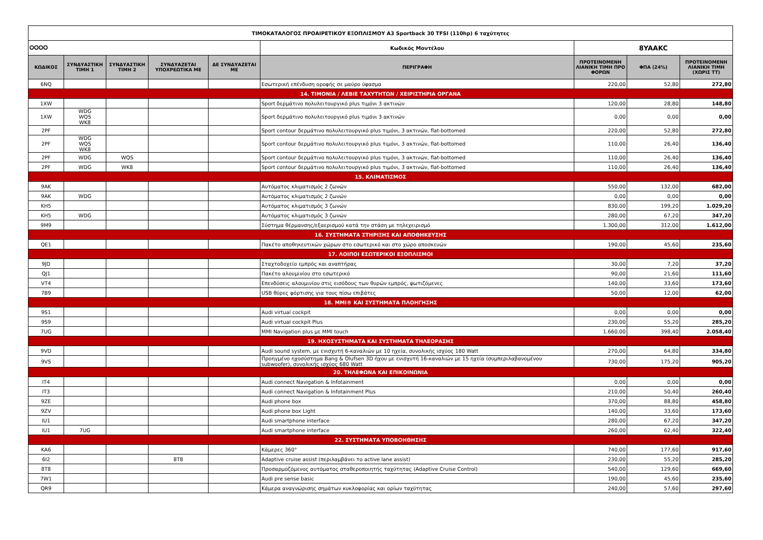| ΤΙΜΟΚΑΤΑΛΟΓΟΣ ΠΡΟΑΙΡΕΤΙΚΟΥ ΕΞΟΠΛΙΣΜΟΥ A3 Sportback 30 TFSI (110hp) 6 ταχύτητες | | | | | | | | |
| ⭘⭘⭘⭘ | | | | | Κωδικός Μοντέλου | 8YAAKC | | |
| ΚΩΔΙΚΟΣ | ΣΥΝΔΥΑΣΤΙΚΗ ΤΙΜΗ 1 | ΣΥΝΔΥΑΣΤΙΚΗ ΤΙΜΗ 2 | ΣΥΝΔΥΑΖΕΤΑΙ ΥΠΟΧΡΕΩΤΙΚΑ ΜΕ | ΔΕ ΣΥΝΔΥΑΖΕΤΑΙ ΜΕ | ΠΕΡΙΓΡΑΦΗ | ΠΡΟΤΕΙΝΟΜΕΝΗ ΛΙΑΝΙΚΗ ΤΙΜΗ ΠΡΟ ΦΟΡΩΝ | ΦΠΑ (24%) | ΠΡΟΤΕΙΝΟΜΕΝΗ ΛΙΑΝΙΚΗ ΤΙΜΗ (ΧΩΡΙΣ ΤΤ) |
| 6NQ | | | | | Εσωτερική επένδυση οροφής σε μαύρο ύφασμα | 220,00 | 52,80 | 272,80 |
| 14. ΤΙΜΟΝΙΑ / ΛΕΒΙΕ ΤΑΧΥΤΗΤΩΝ / ΧΕΙΡΙΣΤΗΡΙΑ ΟΡΓΑΝΑ | | | | | | | | |
| 1XW | | | | | Sport δερμάτινο πολυλειτουργικό plus τιμόνι 3 ακτινών | 120,00 | 28,80 | 148,80 |
| 1XW | WDG WQS WK8 | | | | Sport δερμάτινο πολυλειτουργικό plus τιμόνι 3 ακτινών | 0,00 | 0,00 | 0,00 |
| 2PF | | | | | Sport contour δερμάτινο πολυλειτουργικό plus τιμόνι, 3 ακτινών, flat-bottomed | 220,00 | 52,80 | 272,80 |
| 2PF | WDG WQS WK8 | | | | Sport contour δερμάτινο πολυλειτουργικό plus τιμόνι, 3 ακτινών, flat-bottomed | 110,00 | 26,40 | 136,40 |
| 2PF | WDG | WQS | | | Sport contour δερμάτινο πολυλειτουργικό plus τιμόνι, 3 ακτινών, flat-bottomed | 110,00 | 26,40 | 136,40 |
| 2PF | WDG | WK8 | | | Sport contour δερμάτινο πολυλειτουργικό plus τιμόνι, 3 ακτινών, flat-bottomed | 110,00 | 26,40 | 136,40 |
| 15. ΚΛΙΜΑΤΙΣΜΟΣ | | | | | | | | |
| 9AK | | | | | Αυτόματος κλιματισμός 2 ζωνών | 550,00 | 132,00 | 682,00 |
| 9AK | WDG | | | | Αυτόματος κλιματισμός 2 ζωνών | 0,00 | 0,00 | 0,00 |
| KH5 | | | | | Αυτόματος κλιματισμός 3 ζωνών | 830,00 | 199,20 | 1.029,20 |
| KH5 | WDG | | | | Αυτόματος κλιματισμός 3 ζωνών | 280,00 | 67,20 | 347,20 |
| 9M9 | | | | | Σύστημα θέρμανσης/εξαερισμού κατά την στάση με τηλεχειρισμό | 1.300,00 | 312,00 | 1.612,00 |
| 16. ΣΥΣΤΗΜΑΤΑ ΣΤΗΡΙΞΗΣ ΚΑΙ ΑΠΟΘΗΚΕΥΣΗΣ | | | | | | | | |
| QE1 | | | | | Πακέτο αποθηκευτικών χώρων στο εσωτερικό και στο χώρο αποσκευών | 190,00 | 45,60 | 235,60 |
| 17. ΛΟΙΠΟΙ ΕΣΩΤΕΡΙΚΟΙ ΕΞΟΠΛΙΣΜΟΙ | | | | | | | | |
| 9JD | | | | | Σταχτοδοχείο εμπρός και αναπτήρας | 30,00 | 7,20 | 37,20 |
| QJ1 | | | | | Πακέτο αλουμινίου στο εσωτερικό | 90,00 | 21,60 | 111,60 |
| VT4 | | | | | Επενδύσεις αλουμινίου στις εισόδους των θυρών εμπρός, φωτιζόμενες | 140,00 | 33,60 | 173,60 |
| 7B9 | | | | | USB θύρες φόρτισης για τους πίσω επιβάτες | 50,00 | 12,00 | 62,00 |
| 18. MMI® ΚΑΙ ΣΥΣΤΗΜΑΤΑ ΠΛΟΗΓΗΣΗΣ | | | | | | | | |
| 9S1 | | | | | Audi virtual cockpit | 0,00 | 0,00 | 0,00 |
| 9S9 | | | | | Audi virtual cockpit Plus | 230,00 | 55,20 | 285,20 |
| 7UG | | | | | MMI Navigation plus με MMI touch | 1.660,00 | 398,40 | 2.058,40 |
| 19. ΗΧΟΣΥΣΤΗΜΑΤΑ ΚΑΙ ΣΥΣΤΗΜΑΤΑ ΤΗΛΕΟΡΑΣΗΣ | | | | | | | | |
| 9VD | | | | | Audi sound system, με ενισχυτή 6-καναλιών με 10 ηχεία, συνολικής ισχύος 180 Watt | 270,00 | 64,80 | 334,80 |
| 9VS | | | | | Προηγμένο ηχοσύστημα Bang & Olufsen 3D ήχου με ενισχυτή 16-καναλιών με 15 ηχεία (συμπεριλαβανομένου subwoofer), συνολικής ισχύος 680 Watt | 730,00 | 175,20 | 905,20 |
| 20. ΤΗΛΕΦΩΝΑ ΚΑΙ ΕΠΙΚΟΙΝΩΝΙΑ | | | | | | | | |
| IT4 | | | | | Audi connect Navigation & Infotainment | 0,00 | 0,00 | 0,00 |
| IT3 | | | | | Audi connect Navigation & Infotainment Plus | 210,00 | 50,40 | 260,40 |
| 9ZE | | | | | Audi phone box | 370,00 | 88,80 | 458,80 |
| 9ZV | | | | | Audi phone box Light | 140,00 | 33,60 | 173,60 |
| IU1 | | | | | Audi smartphone interface | 280,00 | 67,20 | 347,20 |
| IU1 | 7UG | | | | Audi smartphone interface | 260,00 | 62,40 | 322,40 |
| 22. ΣΥΣΤΗΜΑΤΑ ΥΠΟΒΟΗΘΗΣΗΣ | | | | | | | | |
| KA6 | | | | | Κάμερες 360° | 740,00 | 177,60 | 917,60 |
| 6I2 | | | 8T8 | | Adaptive cruise assist (περιλαμβάνει το active lane assist) | 230,00 | 55,20 | 285,20 |
| 8T8 | | | | | Προσαρμοζόμενος αυτόματος σταθεροποιητής ταχύτητας (Adaptive Cruise Control) | 540,00 | 129,60 | 669,60 |
| 7W1 | | | | | Audi pre sense basic | 190,00 | 45,60 | 235,60 |
| QR9 | | | | | Κάμερα αναγνώρισης σημάτων κυκλοφορίας και ορίων ταχύτητας | 240,00 | 57,60 | 297,60 |